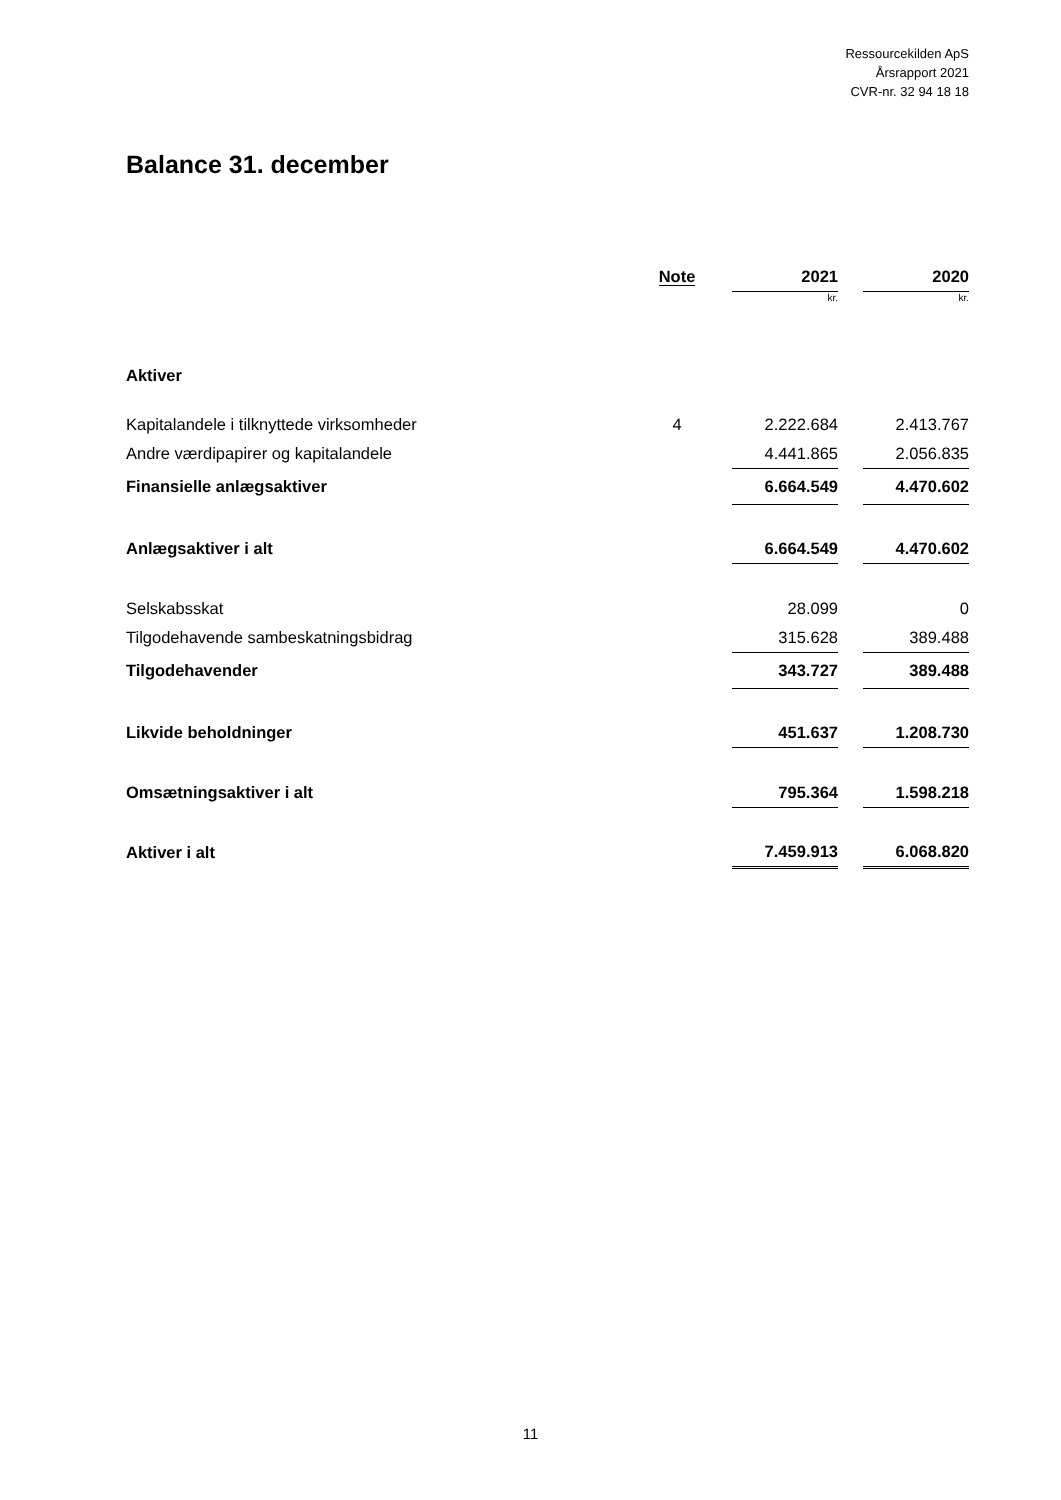Ressourcekilden ApS
Årsrapport 2021
CVR-nr. 32 94 18 18
Balance 31. december
| | Note | | 2021 | | 2020 |
| --- | --- | --- | --- | --- | --- |
| | | | kr. | | kr. |
| Aktiver | | | | | |
| Kapitalandele i tilknyttede virksomheder | 4 | | 2.222.684 | | 2.413.767 |
| Andre værdipapirer og kapitalandele | | | 4.441.865 | | 2.056.835 |
| Finansielle anlægsaktiver | | | 6.664.549 | | 4.470.602 |
| Anlægsaktiver i alt | | | 6.664.549 | | 4.470.602 |
| Selskabsskat | | | 28.099 | | 0 |
| Tilgodehavende sambeskatningsbidrag | | | 315.628 | | 389.488 |
| Tilgodehavender | | | 343.727 | | 389.488 |
| Likvide beholdninger | | | 451.637 | | 1.208.730 |
| Omsætningsaktiver i alt | | | 795.364 | | 1.598.218 |
| Aktiver i alt | | | 7.459.913 | | 6.068.820 |
11